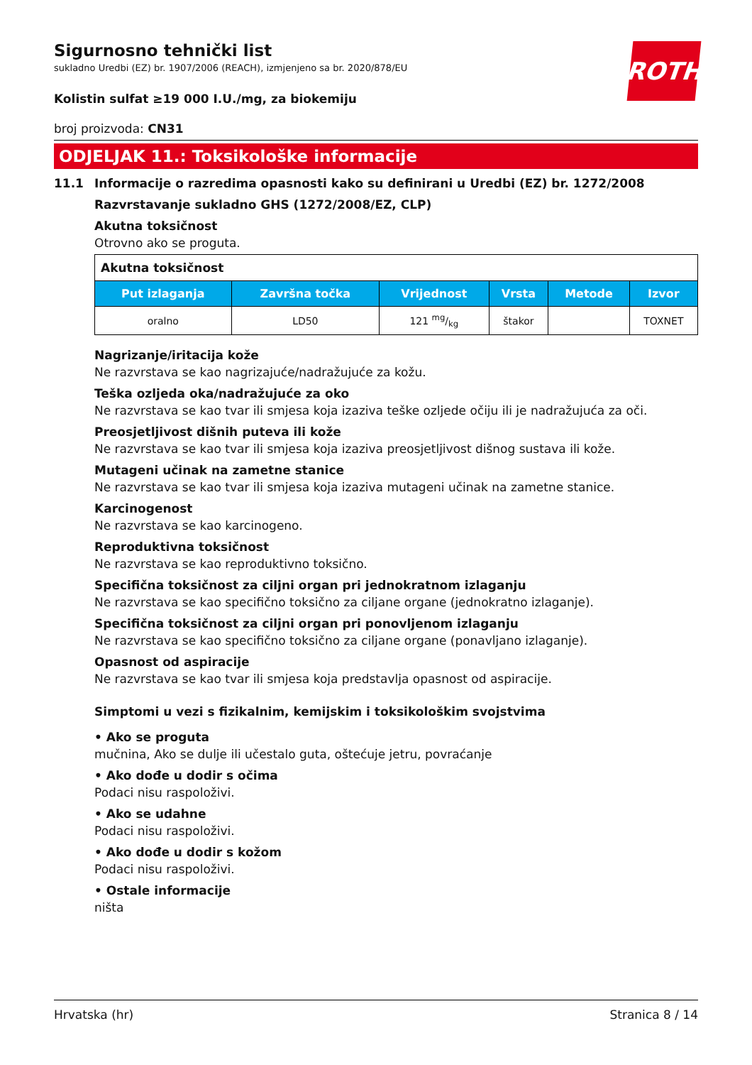ROTH
Sigurnosno tehnički list
sukladno Uredbi (EZ) br. 1907/2006 (REACH), izmjenjeno sa br. 2020/878/EU
Kolistin sulfat ≥19 000 I.U./mg, za biokemiju
broj proizvoda: CN31
ODJELJAK 11.: Toksikološke informacije
11.1 Informacije o razredima opasnosti kako su definirani u Uredbi (EZ) br. 1272/2008
Razvrstavanje sukladno GHS (1272/2008/EZ, CLP)
Akutna toksičnost
Otrovno ako se proguta.
| Akutna toksičnost | | | | | |
| Put izlaganja | Završna točka | Vrijednost | Vrsta | Metode | Izvor |
| oralno | LD50 | 121 mg/kg | štakor | | TOXNET |
Nagrizanje/iritacija kože
Ne razvrstava se kao nagrizajuće/nadražujuće za kožu.
Teška ozljeda oka/nadražujuće za oko
Ne razvrstava se kao tvar ili smjesa koja izaziva teške ozljede očiju ili je nadražujuća za oči.
Preosjetljivost dišnih puteva ili kože
Ne razvrstava se kao tvar ili smjesa koja izaziva preosjetljivost dišnog sustava ili kože.
Mutageni učinak na zametne stanice
Ne razvrstava se kao tvar ili smjesa koja izaziva mutageni učinak na zametne stanice.
Karcinogenost
Ne razvrstava se kao karcinogeno.
Reproduktivna toksičnost
Ne razvrstava se kao reproduktivno toksično.
Specifična toksičnost za ciljni organ pri jednokratnom izlaganju
Ne razvrstava se kao specifično toksično za ciljane organe (jednokratno izlaganje).
Specifična toksičnost za ciljni organ pri ponovljenom izlaganju
Ne razvrstava se kao specifično toksično za ciljane organe (ponavljano izlaganje).
Opasnost od aspiracije
Ne razvrstava se kao tvar ili smjesa koja predstavlja opasnost od aspiracije.
Simptomi u vezi s fizikalnim, kemijskim i toksikološkim svojstvima
• Ako se proguta
mučnina, Ako se dulje ili učestalo guta, oštećuje jetru, povraćanje
• Ako dođe u dodir s očima
Podaci nisu raspoloživi.
• Ako se udahne
Podaci nisu raspoloživi.
• Ako dođe u dodir s kožom
Podaci nisu raspoloživi.
• Ostale informacije
ništa
Hrvatska (hr) Stranica 8 / 14